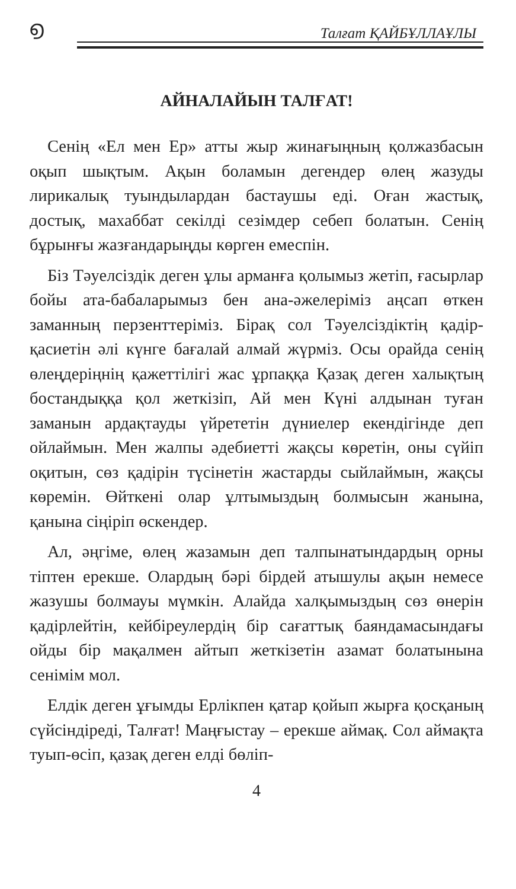൭
Талғат ҚАЙБҰЛЛАҰЛЫ
АЙНАЛАЙЫН ТАЛҒАТ!
Сенің «Ел мен Ер» атты жыр жинағыңның қолжазбасын оқып шықтым. Ақын боламын дегендер өлең жазуды лирикалық туындылардан бастаушы еді. Оған жастық, достық, махаббат секілді сезімдер себеп болатын. Сенің бұрынғы жазғандарыңды көрген емеспін.
Біз Тәуелсіздік деген ұлы арманға қолымыз жетіп, ғасырлар бойы ата-бабаларымыз бен ана-әжелеріміз аңсап өткен заманның перзенттеріміз. Бірақ сол Тәуелсіздіктің қадір-қасиетін әлі күнге бағалай алмай жүрміз. Осы орайда сенің өлеңдеріңнің қажеттілігі жас ұрпаққа Қазақ деген халықтың бостандыққа қол жеткізіп, Ай мен Күні алдынан туған заманын ардақтауды үйрететін дүниелер екендігінде деп ойлаймын. Мен жалпы әдебиетті жақсы көретін, оны сүйіп оқитын, сөз қадірін түсінетін жастарды сыйлаймын, жақсы көремін. Өйткені олар ұлтымыздың болмысын жанына, қанына сіңіріп өскендер.
Ал, әңгіме, өлең жазамын деп талпынатындардың орны тіптен ерекше. Олардың бәрі бірдей атышулы ақын немесе жазушы болмауы мүмкін. Алайда халқымыздың сөз өнерін қадірлейтін, кейбіреулердің бір сағаттық баяндамасындағы ойды бір мақалмен айтып жеткізетін азамат болатынына сенімім мол.
Елдік деген ұғымды Ерлікпен қатар қойып жырға қосқаның сүйсіндіреді, Талғат! Маңғыстау – ерекше аймақ. Сол аймақта туып-өсіп, қазақ деген елді бөліп-
4